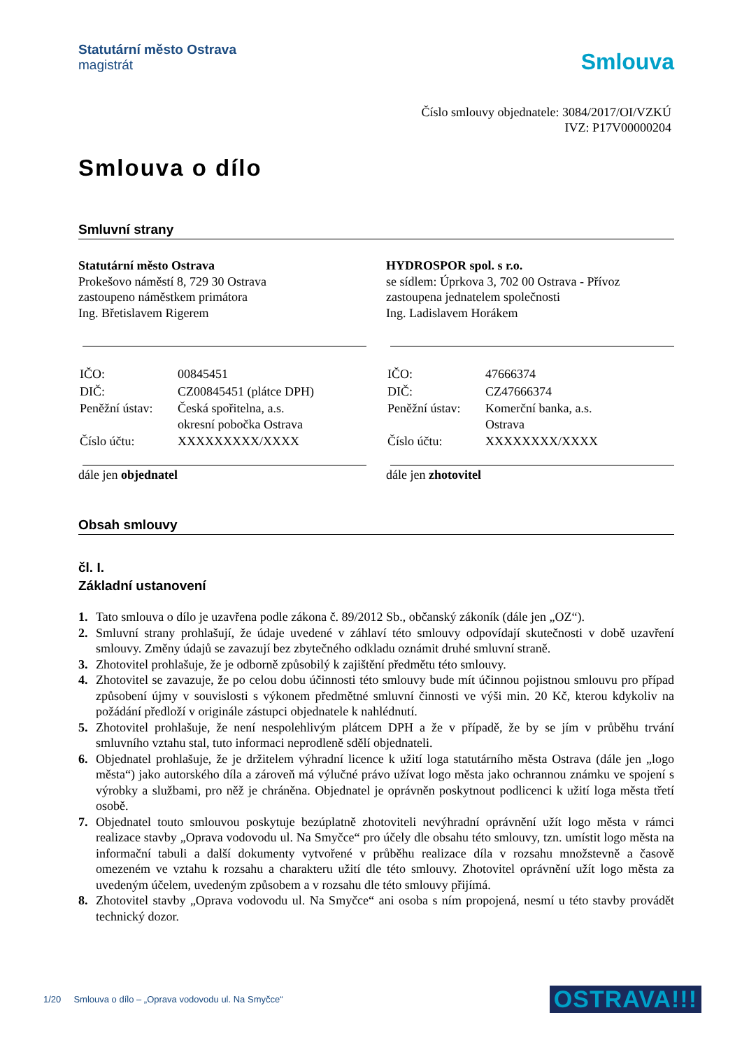Statutární město Ostrava
magistrát
Smlouva
Číslo smlouvy objednatele: 3084/2017/OI/VZKÚ
IVZ: P17V00000204
Smlouva o dílo
Smluvní strany
Statutární město Ostrava
Prokešovo náměstí 8, 729 30 Ostrava
zastoupeno náměstkem primátora
Ing. Břetislavem Rigerem
| IČO: | 00845451 |
| DIČ: | CZ00845451 (plátce DPH) |
| Peněžní ústav: | Česká spořitelna, a.s. okresní pobočka Ostrava |
| Číslo účtu: | XXXXXXXXX/XXXX |
dále jen objednatel
HYDROSPOR spol. s r.o.
se sídlem: Úprkova 3, 702 00 Ostrava - Přívoz
zastoupena jednatelem společnosti
Ing. Ladislavem Horákem
| IČO: | 47666374 |
| DIČ: | CZ47666374 |
| Peněžní ústav: | Komerční banka, a.s. Ostrava |
| Číslo účtu: | XXXXXXXX/XXXX |
dále jen zhotovitel
Obsah smlouvy
čl. I.
Základní ustanovení
1. Tato smlouva o dílo je uzavřena podle zákona č. 89/2012 Sb., občanský zákoník (dále jen „OZ“).
2. Smluvní strany prohlašují, že údaje uvedené v záhlaví této smlouvy odpovídají skutečnosti v době uzavření smlouvy. Změny údajů se zavazují bez zbytečného odkladu oznámit druhé smluvní straně.
3. Zhotovitel prohlašuje, že je odborně způsobilý k zajištění předmětu této smlouvy.
4. Zhotovitel se zavazuje, že po celou dobu účinnosti této smlouvy bude mít účinnou pojistnou smlouvu pro případ způsobení újmy v souvislosti s výkonem předmětné smluvní činnosti ve výši min. 20 Kč, kterou kdykoliv na požádání předloží v originále zástupci objednatele k nahlédnutí.
5. Zhotovitel prohlašuje, že není nespolehlivým plátcem DPH a že v případě, že by se jím v průběhu trvání smluvního vztahu stal, tuto informaci neprodleně sdělí objednateli.
6. Objednatel prohlašuje, že je držitelem výhradní licence k užití loga statutárního města Ostrava (dále jen „logo města“) jako autorského díla a zároveň má výlučné právo užívat logo města jako ochrannou známku ve spojení s výrobky a službami, pro něž je chráněna. Objednatel je oprávněn poskytnout podlicenci k užití loga města třetí osobě.
7. Objednatel touto smlouvou poskytuje bezúplatně zhotoviteli nevýhradní oprávnění užít logo města v rámci realizace stavby „Oprava vodovodu ul. Na Smyčce“ pro účely dle obsahu této smlouvy, tzn. umístit logo města na informační tabuli a další dokumenty vytvořené v průběhu realizace díla v rozsahu množstevně a časově omezeném ve vztahu k rozsahu a charakteru užití dle této smlouvy. Zhotovitel oprávnění užít logo města za uvedeným účelem, uvedeným způsobem a v rozsahu dle této smlouvy přijímá.
8. Zhotovitel stavby „Oprava vodovodu ul. Na Smyčce“ ani osoba s ním propojená, nesmí u této stavby provádět technický dozor.
1/20 Smlouva o dílo – „Oprava vodovodu ul. Na Smyčce“OSTRAVA!!!